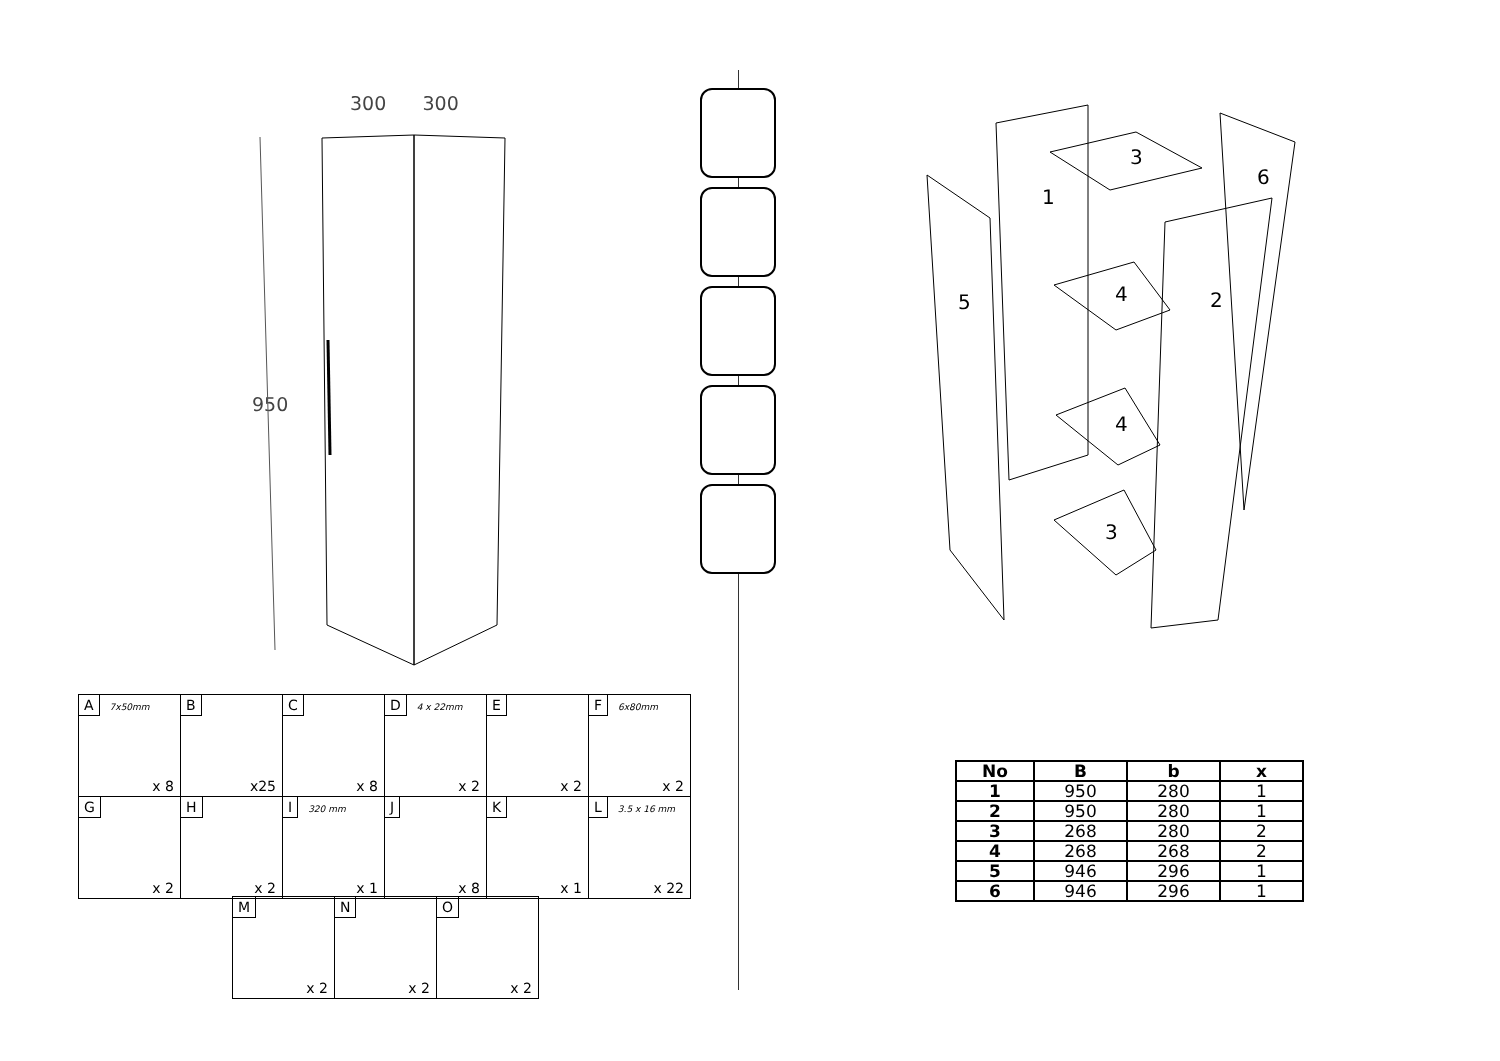300 300
950
| A 7x50mm x 8 | B x25 | C x 8 | D 4 x 22mm x 2 | E x 2 | F 6x80mm x 2 |
| G x 2 | H x 2 | I 320 mm x 1 | J x 8 | K x 1 | L 3.5 x 16 mm x 22 |
| M x 2 | N x 2 | O x 2 |
1
2
3
6
5 4
4
3
| No | B | b | x |
| --- | --- | --- | --- |
| 1 | 950 | 280 | 1 |
| 2 | 950 | 280 | 1 |
| 3 | 268 | 280 | 2 |
| 4 | 268 | 268 | 2 |
| 5 | 946 | 296 | 1 |
| 6 | 946 | 296 | 1 |